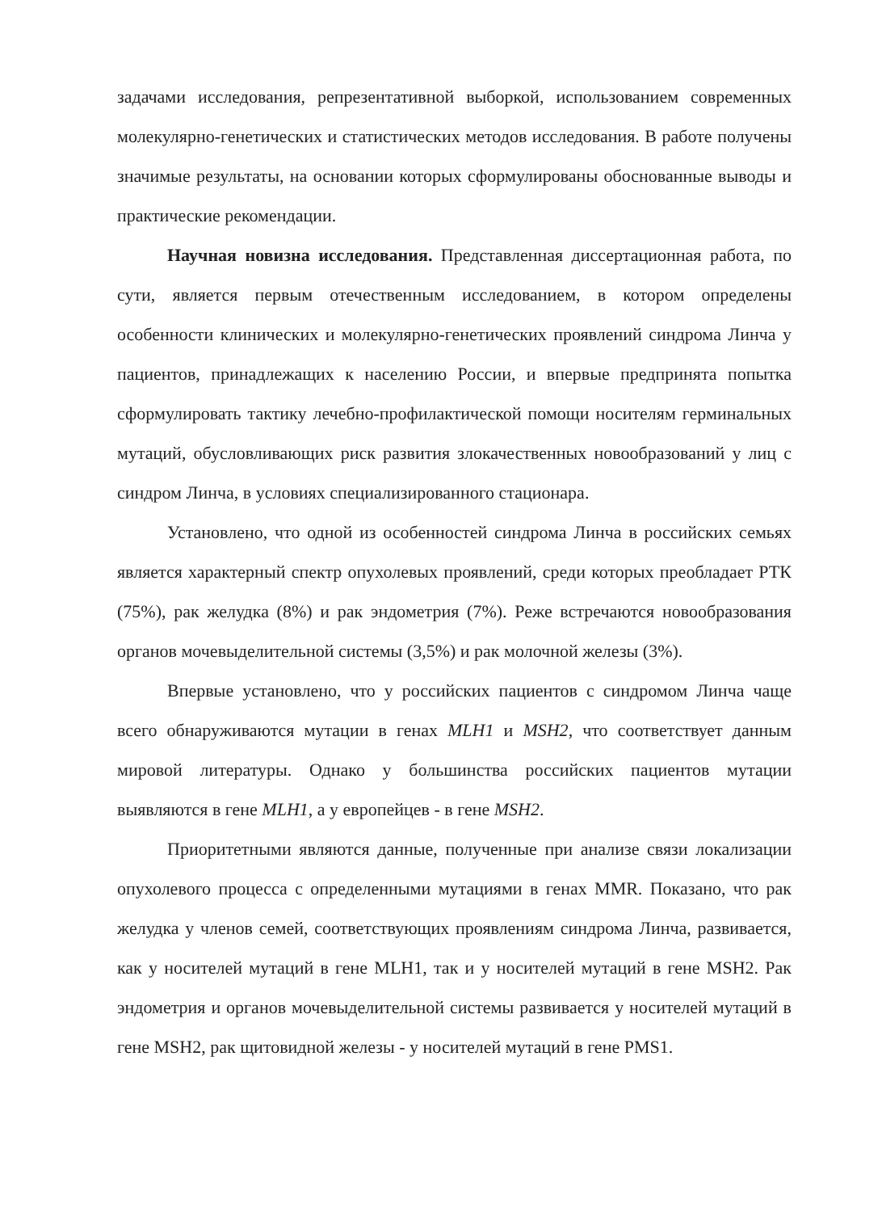задачами исследования, репрезентативной выборкой, использованием современных молекулярно-генетических и статистических методов исследования. В работе получены значимые результаты, на основании которых сформулированы обоснованные выводы и практические рекомендации.
Научная новизна исследования. Представленная диссертационная работа, по сути, является первым отечественным исследованием, в котором определены особенности клинических и молекулярно-генетических проявлений синдрома Линча у пациентов, принадлежащих к населению России, и впервые предпринята попытка сформулировать тактику лечебно-профилактической помощи носителям герминальных мутаций, обусловливающих риск развития злокачественных новообразований у лиц с синдром Линча, в условиях специализированного стационара.
Установлено, что одной из особенностей синдрома Линча в российских семьях является характерный спектр опухолевых проявлений, среди которых преобладает РТК (75%), рак желудка (8%) и рак эндометрия (7%). Реже встречаются новообразования органов мочевыделительной системы (3,5%) и рак молочной железы (3%).
Впервые установлено, что у российских пациентов с синдромом Линча чаще всего обнаруживаются мутации в генах MLH1 и MSH2, что соответствует данным мировой литературы. Однако у большинства российских пациентов мутации выявляются в гене MLH1, а у европейцев - в гене MSH2.
Приоритетными являются данные, полученные при анализе связи локализации опухолевого процесса с определенными мутациями в генах MMR. Показано, что рак желудка у членов семей, соответствующих проявлениям синдрома Линча, развивается, как у носителей мутаций в гене MLH1, так и у носителей мутаций в гене MSH2. Рак эндометрия и органов мочевыделительной системы развивается у носителей мутаций в гене MSH2, рак щитовидной железы - у носителей мутаций в гене PMS1.